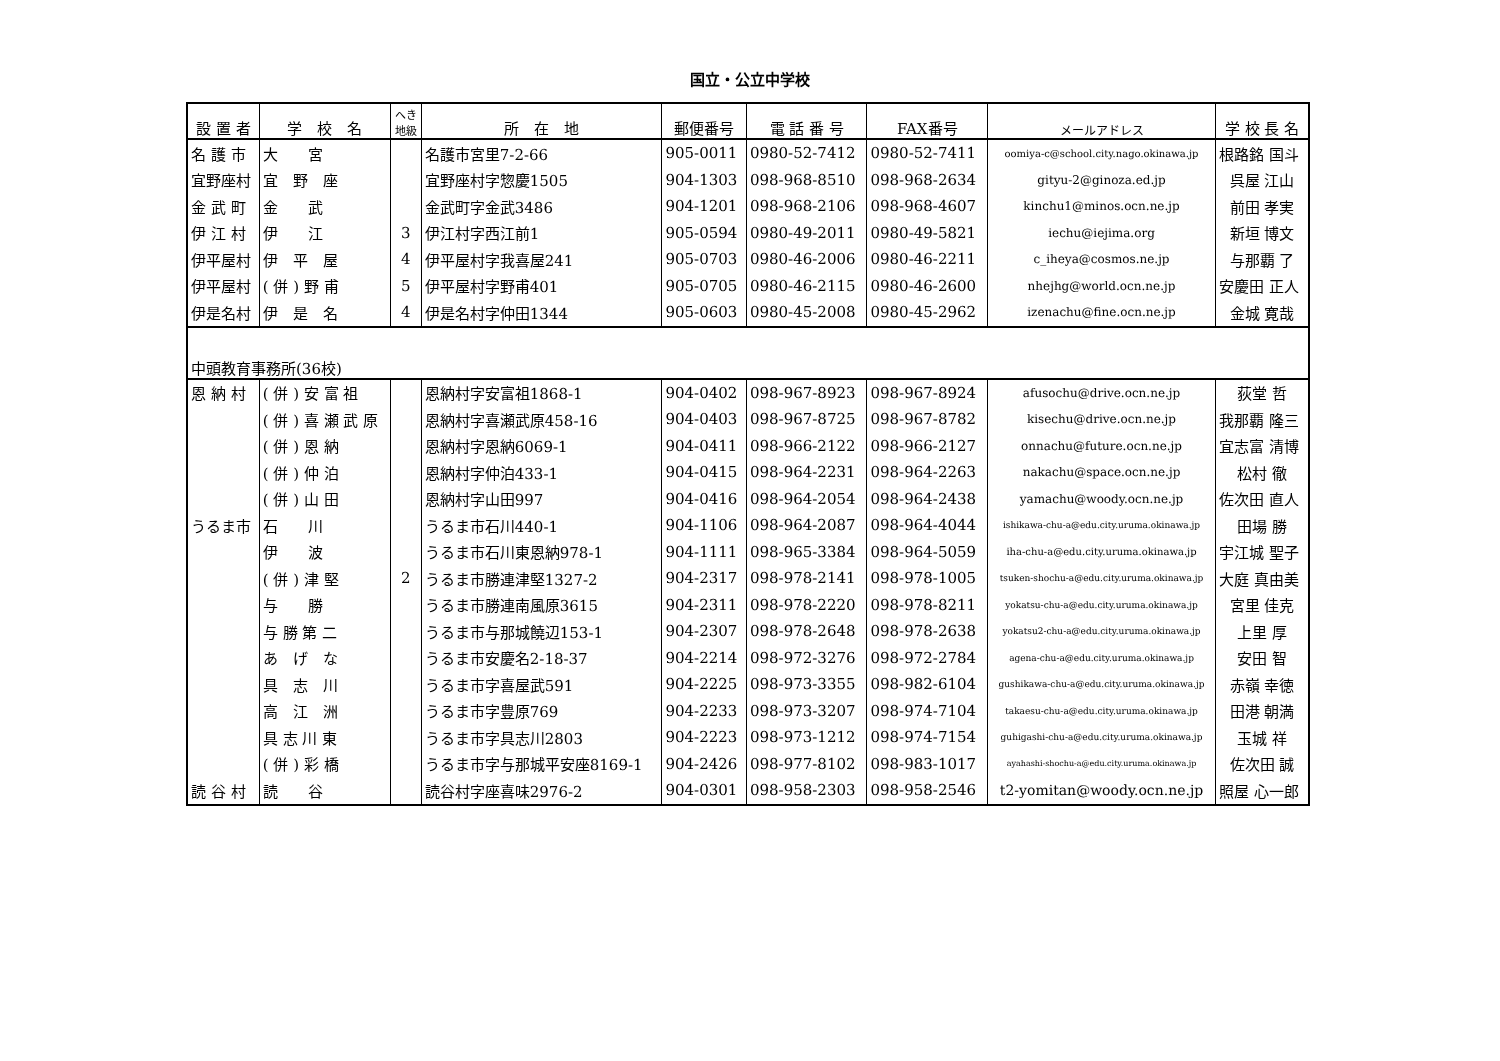国立・公立中学校
| 設 置 者 | 学 校 名 | へき 地級 | 所 在 地 | 郵便番号 | 電 話 番 号 | FAX番号 | メールアドレス | 学 校 長 名 |
| --- | --- | --- | --- | --- | --- | --- | --- | --- |
| 名 護 市 | 大 宮 | | 名護市宮里7-2-66 | 905-0011 | 0980-52-7412 | 0980-52-7411 | oomiya-c@school.city.nago.okinawa.jp | 根路銘 国斗 |
| 宜野座村 | 宜 野 座 | | 宜野座村字惣慶1505 | 904-1303 | 098-968-8510 | 098-968-2634 | gityu-2@ginoza.ed.jp | 呉屋 江山 |
| 金 武 町 | 金 武 | | 金武町字金武3486 | 904-1201 | 098-968-2106 | 098-968-4607 | kinchu1@minos.ocn.ne.jp | 前田 孝実 |
| 伊 江 村 | 伊 江 | 3 | 伊江村字西江前1 | 905-0594 | 0980-49-2011 | 0980-49-5821 | iechu@iejima.org | 新垣 博文 |
| 伊平屋村 | 伊 平 屋 | 4 | 伊平屋村字我喜屋241 | 905-0703 | 0980-46-2006 | 0980-46-2211 | c_iheya@cosmos.ne.jp | 与那覇 了 |
| 伊平屋村 | ( 併 ) 野 甫 | 5 | 伊平屋村字野甫401 | 905-0705 | 0980-46-2115 | 0980-46-2600 | nhejhg@world.ocn.ne.jp | 安慶田 正人 |
| 伊是名村 | 伊 是 名 | 4 | 伊是名村字仲田1344 | 905-0603 | 0980-45-2008 | 0980-45-2962 | izenachu@fine.ocn.ne.jp | 金城 寛哉 |
| 中頭教育事務所(36校) | | | | | | | | |
| 恩 納 村 | ( 併 ) 安 富 祖 | | 恩納村字安富祖1868-1 | 904-0402 | 098-967-8923 | 098-967-8924 | afusochu@drive.ocn.ne.jp | 荻堂 哲 |
| | ( 併 ) 喜 瀬 武 原 | | 恩納村字喜瀬武原458-16 | 904-0403 | 098-967-8725 | 098-967-8782 | kisechu@drive.ocn.ne.jp | 我那覇 隆三 |
| | ( 併 ) 恩 納 | | 恩納村字恩納6069-1 | 904-0411 | 098-966-2122 | 098-966-2127 | onnachu@future.ocn.ne.jp | 宜志富 清博 |
| | ( 併 ) 仲 泊 | | 恩納村字仲泊433-1 | 904-0415 | 098-964-2231 | 098-964-2263 | nakachu@space.ocn.ne.jp | 松村 徹 |
| | ( 併 ) 山 田 | | 恩納村字山田997 | 904-0416 | 098-964-2054 | 098-964-2438 | yamachu@woody.ocn.ne.jp | 佐次田 直人 |
| うるま市 | 石 川 | | うるま市石川440-1 | 904-1106 | 098-964-2087 | 098-964-4044 | ishikawa-chu-a@edu.city.uruma.okinawa.jp | 田場 勝 |
| | 伊 波 | | うるま市石川東恩納978-1 | 904-1111 | 098-965-3384 | 098-964-5059 | iha-chu-a@edu.city.uruma.okinawa.jp | 宇江城 聖子 |
| | ( 併 ) 津 堅 | 2 | うるま市勝連津堅1327-2 | 904-2317 | 098-978-2141 | 098-978-1005 | tsuken-shochu-a@edu.city.uruma.okinawa.jp | 大庭 真由美 |
| | 与 勝 | | うるま市勝連南風原3615 | 904-2311 | 098-978-2220 | 098-978-8211 | yokatsu-chu-a@edu.city.uruma.okinawa.jp | 宮里 佳克 |
| | 与 勝 第 二 | | うるま市与那城饒辺153-1 | 904-2307 | 098-978-2648 | 098-978-2638 | yokatsu2-chu-a@edu.city.uruma.okinawa.jp | 上里 厚 |
| | あ げ な | | うるま市安慶名2-18-37 | 904-2214 | 098-972-3276 | 098-972-2784 | agena-chu-a@edu.city.uruma.okinawa.jp | 安田 智 |
| | 具 志 川 | | うるま市字喜屋武591 | 904-2225 | 098-973-3355 | 098-982-6104 | gushikawa-chu-a@edu.city.uruma.okinawa.jp | 赤嶺 幸徳 |
| | 高 江 洲 | | うるま市字豊原769 | 904-2233 | 098-973-3207 | 098-974-7104 | takaesu-chu-a@edu.city.uruma.okinawa.jp | 田港 朝満 |
| | 具 志 川 東 | | うるま市字具志川2803 | 904-2223 | 098-973-1212 | 098-974-7154 | guhigashi-chu-a@edu.city.uruma.okinawa.jp | 玉城 祥 |
| | ( 併 ) 彩 橋 | | うるま市字与那城平安座8169-1 | 904-2426 | 098-977-8102 | 098-983-1017 | ayahashi-shochu-a@edu.city.uruma.okinawa.jp | 佐次田 誠 |
| 読 谷 村 | 読 谷 | | 読谷村字座喜味2976-2 | 904-0301 | 098-958-2303 | 098-958-2546 | t2-yomitan@woody.ocn.ne.jp | 照屋 心一郎 |